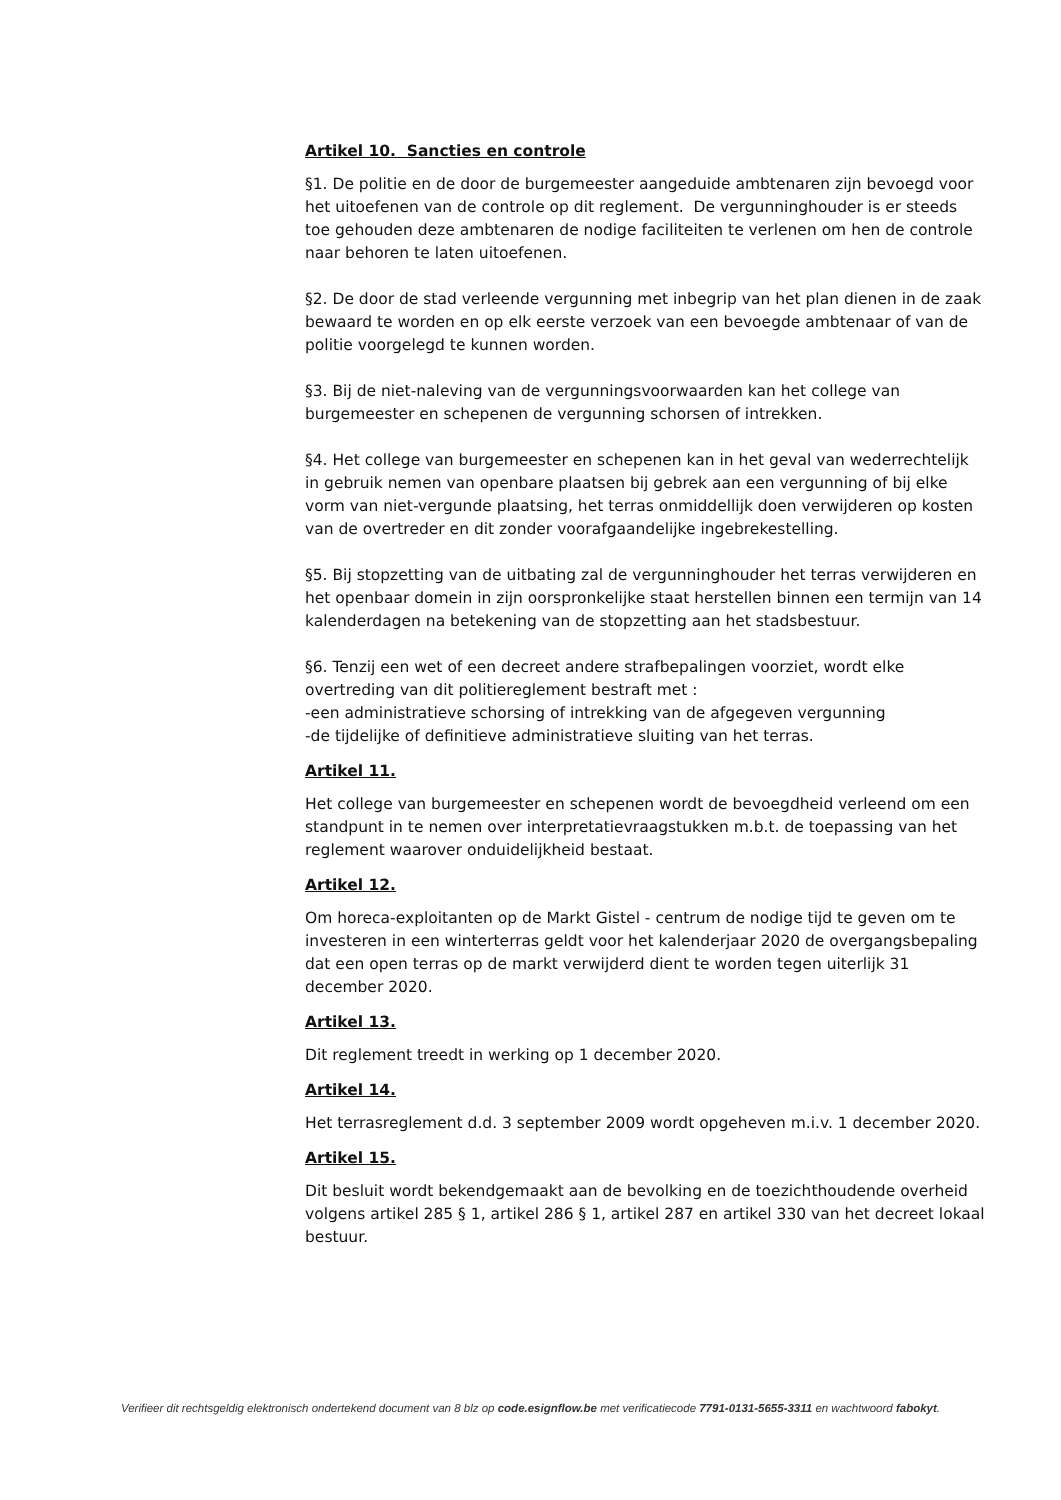Artikel 10. Sancties en controle
§1. De politie en de door de burgemeester aangeduide ambtenaren zijn bevoegd voor het uitoefenen van de controle op dit reglement. De vergunninghouder is er steeds toe gehouden deze ambtenaren de nodige faciliteiten te verlenen om hen de controle naar behoren te laten uitoefenen.
§2. De door de stad verleende vergunning met inbegrip van het plan dienen in de zaak bewaard te worden en op elk eerste verzoek van een bevoegde ambtenaar of van de politie voorgelegd te kunnen worden.
§3. Bij de niet-naleving van de vergunningsvoorwaarden kan het college van burgemeester en schepenen de vergunning schorsen of intrekken.
§4. Het college van burgemeester en schepenen kan in het geval van wederrechtelijk in gebruik nemen van openbare plaatsen bij gebrek aan een vergunning of bij elke vorm van niet-vergunde plaatsing, het terras onmiddellijk doen verwijderen op kosten van de overtreder en dit zonder voorafgaandelijke ingebrekestelling.
§5. Bij stopzetting van de uitbating zal de vergunninghouder het terras verwijderen en het openbaar domein in zijn oorspronkelijke staat herstellen binnen een termijn van 14 kalenderdagen na betekening van de stopzetting aan het stadsbestuur.
§6. Tenzij een wet of een decreet andere strafbepalingen voorziet, wordt elke overtreding van dit politiereglement bestraft met :
-een administratieve schorsing of intrekking van de afgegeven vergunning
-de tijdelijke of definitieve administratieve sluiting van het terras.
Artikel 11.
Het college van burgemeester en schepenen wordt de bevoegdheid verleend om een standpunt in te nemen over interpretatievraagstukken m.b.t. de toepassing van het reglement waarover onduidelijkheid bestaat.
Artikel 12.
Om horeca-exploitanten op de Markt Gistel - centrum de nodige tijd te geven om te investeren in een winterterras geldt voor het kalenderjaar 2020 de overgangsbepaling dat een open terras op de markt verwijderd dient te worden tegen uiterlijk 31 december 2020.
Artikel 13.
Dit reglement treedt in werking op 1 december 2020.
Artikel 14.
Het terrasreglement d.d. 3 september 2009 wordt opgeheven m.i.v. 1 december 2020.
Artikel 15.
Dit besluit wordt bekendgemaakt aan de bevolking en de toezichthoudende overheid volgens artikel 285 § 1, artikel 286 § 1, artikel 287 en artikel 330 van het decreet lokaal bestuur.
Verifieer dit rechtsgeldig elektronisch ondertekend document van 8 blz op code.esignflow.be met verificatiecode 7791-0131-5655-3311 en wachtwoord fabokyt.